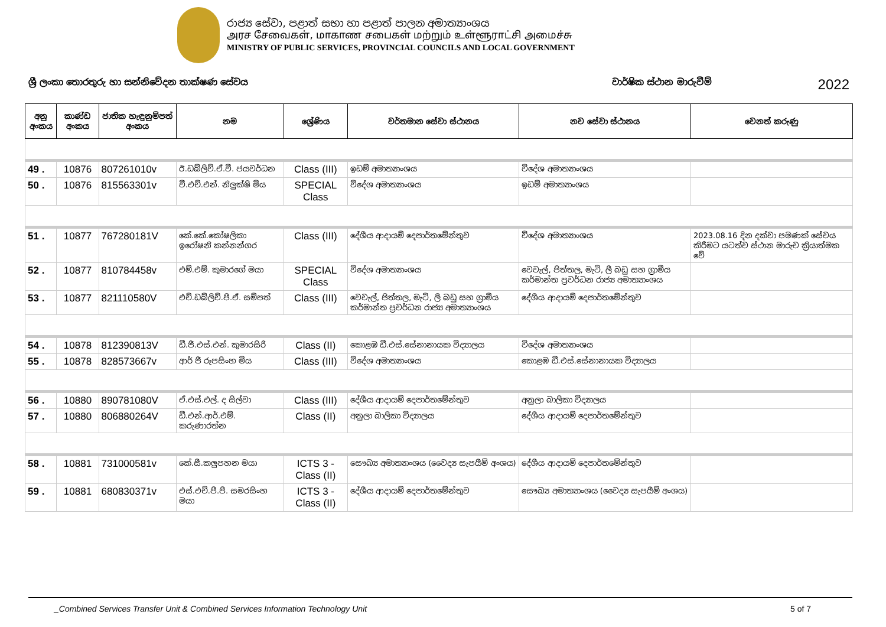රාජ්‍ය සේවා, පළාත් සභා හා පළාත් පාලන අමාත්‍යාංශය
அரச சேவைகள், மாகாண சபைகள் மற்றும் உள்ளூராட்சி அமைச்சு
MINISTRY OF PUBLIC SERVICES, PROVINCIAL COUNCILS AND LOCAL GOVERNMENT
ශ්‍රී ලංකා තොරතුරු හා සන්නිවේදන තාක්ෂණ සේවය වාර්ෂික ස්ථාන මාරුවීම් 2022
| අනු අංකය | කාණ්ඩ අංකය | ජාතික හැඳුනුම්පත් අංකය | නම | ශ්‍රේණිය | වර්තමාන සේවා ස්ථානය | නව සේවා ස්ථානය | වෙනත් කරුණු |
| --- | --- | --- | --- | --- | --- | --- | --- |
| 49 . | 10876 | 807261010v | ඊ.ඩබ්ලිව්.ඒ.වී. ජයවර්ධන | Class (III) | ඉඩම් අමාත්‍යාංශය | විදේශ අමාත්‍යාංශය | |
| 50 . | 10876 | 815563301v | වී.එච්.එන්. නිලුක්ෂි මිය | SPECIAL Class | විදේශ අමාත්‍යාංශය | ඉඩම් අමාත්‍යාංශය | |
| 51 . | 10877 | 767280181V | කේ.කේ.කෝෂලිකා ඉරෝෂනි කන්නන්ගර | Class (III) | දේශීය ආදායම් දෙපාර්තමේන්තුව | විදේශ අමාත්‍යාංශය | 2023.08.16 දින දක්වා පමණක් සේවය කිරීමට යටත්ව ස්ථාන මාරුව ක්‍රියාත්මක වේ |
| 52 . | 10877 | 810784458v | එම්.එම්. කුමාරගේ මයා | SPECIAL Class | විදේශ අමාත්‍යාංශය | වෙවැල්, පිත්තල, මැටි, ලී බඩු සහ ග්‍රාමීය කර්මාන්ත ප්‍රවර්ධන රාජ්‍ය අමාත්‍යාංශය | |
| 53 . | 10877 | 821110580V | එච්.ඩබ්ලිව්.පී.ඒ. සම්පත් | Class (III) | වෙවැල්, පිත්තල, මැටි, ලී බඩු සහ ග්‍රාමීය කර්මාන්ත ප්‍රවර්ධන රාජ්‍ය අමාත්‍යාංශය | දේශීය ආදායම් දෙපාර්තමේන්තුව | |
| 54 . | 10878 | 812390813V | ඩී.ජී.එස්.එන්. කුමාරසිරි | Class (II) | කොළඹ ඩී.එස්.සේනානායක විද්‍යාලය | විදේශ අමාත්‍යාංශය | |
| 55 . | 10878 | 828573667v | ආර් ජී රූපසිංහ මිය | Class (III) | විදේශ අමාත්‍යාංශය | කොළඹ ඩී.එස්.සේනානායක විද්‍යාලය | |
| 56 . | 10880 | 890781080V | ඒ.එස්.එල්. ද සිල්වා | Class (III) | දේශීය ආදායම් දෙපාර්තමේන්තුව | අනුලා බාලිකා විද්‍යාලය | |
| 57 . | 10880 | 806880264V | ඩී.එන්.ආර්.එම්. කරුණාරත්න | Class (II) | අනුලා බාලිකා විද්‍යාලය | දේශීය ආදායම් දෙපාර්තමේන්තුව | |
| 58 . | 10881 | 731000581v | කේ.සී.කලුපහන මයා | ICTS 3 - Class (II) | සෞඛ්‍ය අමාත්‍යාංශය (වෛද්‍ය සැපයීම් අංශය) | දේශීය ආදායම් දෙපාර්තමේන්තුව | |
| 59 . | 10881 | 680830371v | එස්.එච්.පී.පී. සමරසිංහ මයා | ICTS 3 - Class (II) | දේශීය ආදායම් දෙපාර්තමේන්තුව | සෞඛ්‍ය අමාත්‍යාංශය (වෛද්‍ය සැපයීම් අංශය) | |
_Combined Services Transfer Unit & Combined Services Information Technology Unit 5 of 7